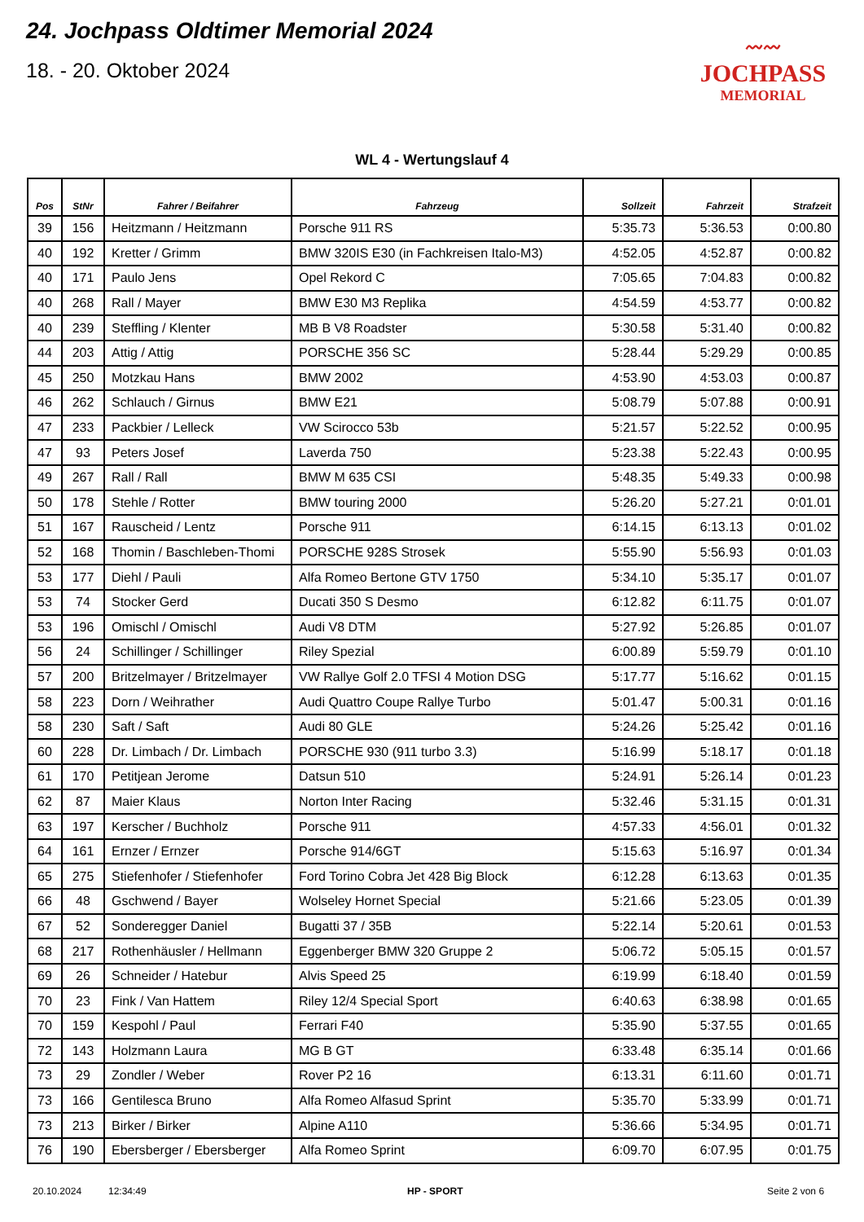24. Jochpass Oldtimer Memorial 2024
18. - 20. Oktober 2024
〰〰
JOCHPASS
MEMORIAL
WL 4 - Wertungslauf 4
| Pos | StNr | Fahrer / Beifahrer | Fahrzeug | Sollzeit | Fahrzeit | Strafzeit |
| --- | --- | --- | --- | --- | --- | --- |
| 39 | 156 | Heitzmann / Heitzmann | Porsche 911 RS | 5:35.73 | 5:36.53 | 0:00.80 |
| 40 | 192 | Kretter / Grimm | BMW 320IS E30 (in Fachkreisen Italo-M3) | 4:52.05 | 4:52.87 | 0:00.82 |
| 40 | 171 | Paulo Jens | Opel Rekord C | 7:05.65 | 7:04.83 | 0:00.82 |
| 40 | 268 | Rall / Mayer | BMW E30 M3 Replika | 4:54.59 | 4:53.77 | 0:00.82 |
| 40 | 239 | Steffling / Klenter | MB B V8 Roadster | 5:30.58 | 5:31.40 | 0:00.82 |
| 44 | 203 | Attig / Attig | PORSCHE 356 SC | 5:28.44 | 5:29.29 | 0:00.85 |
| 45 | 250 | Motzkau Hans | BMW 2002 | 4:53.90 | 4:53.03 | 0:00.87 |
| 46 | 262 | Schlauch / Girnus | BMW E21 | 5:08.79 | 5:07.88 | 0:00.91 |
| 47 | 233 | Packbier / Lelleck | VW Scirocco 53b | 5:21.57 | 5:22.52 | 0:00.95 |
| 47 | 93 | Peters Josef | Laverda 750 | 5:23.38 | 5:22.43 | 0:00.95 |
| 49 | 267 | Rall / Rall | BMW M 635 CSI | 5:48.35 | 5:49.33 | 0:00.98 |
| 50 | 178 | Stehle / Rotter | BMW touring 2000 | 5:26.20 | 5:27.21 | 0:01.01 |
| 51 | 167 | Rauscheid / Lentz | Porsche 911 | 6:14.15 | 6:13.13 | 0:01.02 |
| 52 | 168 | Thomin / Baschleben-Thomi | PORSCHE 928S Strosek | 5:55.90 | 5:56.93 | 0:01.03 |
| 53 | 177 | Diehl / Pauli | Alfa Romeo Bertone GTV 1750 | 5:34.10 | 5:35.17 | 0:01.07 |
| 53 | 74 | Stocker Gerd | Ducati 350 S Desmo | 6:12.82 | 6:11.75 | 0:01.07 |
| 53 | 196 | Omischl / Omischl | Audi V8 DTM | 5:27.92 | 5:26.85 | 0:01.07 |
| 56 | 24 | Schillinger / Schillinger | Riley Spezial | 6:00.89 | 5:59.79 | 0:01.10 |
| 57 | 200 | Britzelmayer / Britzelmayer | VW Rallye Golf 2.0 TFSI 4 Motion DSG | 5:17.77 | 5:16.62 | 0:01.15 |
| 58 | 223 | Dorn / Weihrather | Audi Quattro Coupe Rallye Turbo | 5:01.47 | 5:00.31 | 0:01.16 |
| 58 | 230 | Saft / Saft | Audi 80 GLE | 5:24.26 | 5:25.42 | 0:01.16 |
| 60 | 228 | Dr. Limbach / Dr. Limbach | PORSCHE 930 (911 turbo 3.3) | 5:16.99 | 5:18.17 | 0:01.18 |
| 61 | 170 | Petitjean Jerome | Datsun 510 | 5:24.91 | 5:26.14 | 0:01.23 |
| 62 | 87 | Maier Klaus | Norton Inter Racing | 5:32.46 | 5:31.15 | 0:01.31 |
| 63 | 197 | Kerscher / Buchholz | Porsche 911 | 4:57.33 | 4:56.01 | 0:01.32 |
| 64 | 161 | Ernzer / Ernzer | Porsche 914/6GT | 5:15.63 | 5:16.97 | 0:01.34 |
| 65 | 275 | Stiefenhofer / Stiefenhofer | Ford Torino Cobra Jet 428 Big Block | 6:12.28 | 6:13.63 | 0:01.35 |
| 66 | 48 | Gschwend / Bayer | Wolseley Hornet Special | 5:21.66 | 5:23.05 | 0:01.39 |
| 67 | 52 | Sonderegger Daniel | Bugatti 37 / 35B | 5:22.14 | 5:20.61 | 0:01.53 |
| 68 | 217 | Rothenhäusler / Hellmann | Eggenberger BMW 320 Gruppe 2 | 5:06.72 | 5:05.15 | 0:01.57 |
| 69 | 26 | Schneider / Hatebur | Alvis Speed 25 | 6:19.99 | 6:18.40 | 0:01.59 |
| 70 | 23 | Fink / Van Hattem | Riley 12/4 Special Sport | 6:40.63 | 6:38.98 | 0:01.65 |
| 70 | 159 | Kespohl / Paul | Ferrari F40 | 5:35.90 | 5:37.55 | 0:01.65 |
| 72 | 143 | Holzmann Laura | MG B GT | 6:33.48 | 6:35.14 | 0:01.66 |
| 73 | 29 | Zondler / Weber | Rover P2 16 | 6:13.31 | 6:11.60 | 0:01.71 |
| 73 | 166 | Gentilesca Bruno | Alfa Romeo Alfasud Sprint | 5:35.70 | 5:33.99 | 0:01.71 |
| 73 | 213 | Birker / Birker | Alpine A110 | 5:36.66 | 5:34.95 | 0:01.71 |
| 76 | 190 | Ebersberger / Ebersberger | Alfa Romeo Sprint | 6:09.70 | 6:07.95 | 0:01.75 |
20.10.2024 12:34:49 HP - SPORT Seite 2 von 6